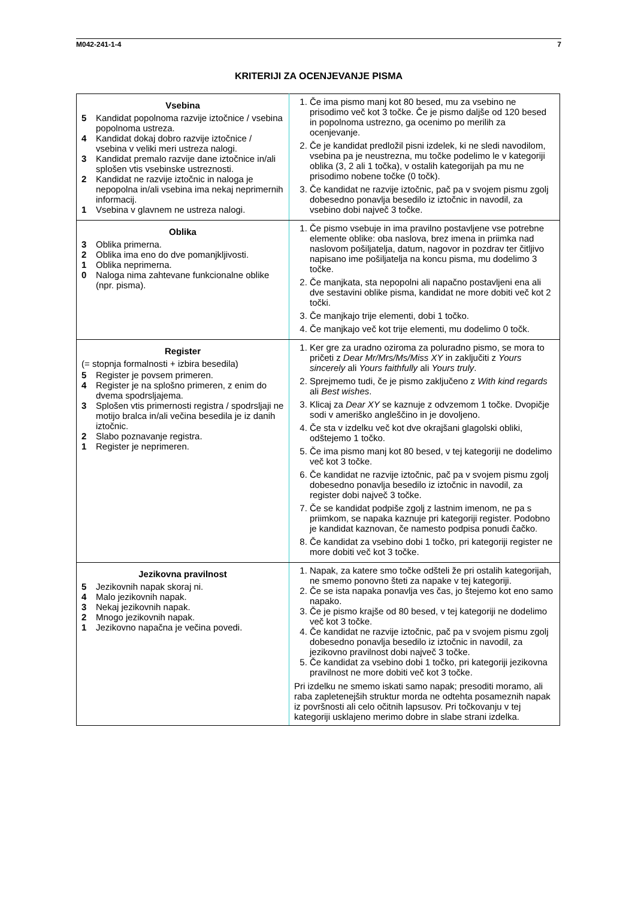M042-241-1-4 7
KRITERIJI ZA OCENJEVANJE PISMA
| Vsebina 5 Kandidat popolnoma razvije iztočnice / vsebina popolnoma ustreza. 4 Kandidat dokaj dobro razvije iztočnice / vsebina v veliki meri ustreza nalogi. 3 Kandidat premalo razvije dane iztočnice in/ali splošen vtis vsebinske ustreznosti. 2 Kandidat ne razvije iztočnic in naloga je nepopolna in/ali vsebina ima nekaj neprimernih informacij. 1 Vsebina v glavnem ne ustreza nalogi. | 1. Če ima pismo manj kot 80 besed, mu za vsebino ne prisodimo več kot 3 točke. Če je pismo daljše od 120 besed in popolnoma ustrezno, ga ocenimo po merilih za ocenjevanje. 2. Če je kandidat predložil pisni izdelek, ki ne sledi navodilom, vsebina pa je neustrezna, mu točke podelimo le v kategoriji oblika (3, 2 ali 1 točka), v ostalih kategorijah pa mu ne prisodimo nobene točke (0 točk). 3. Če kandidat ne razvije iztočnic, pač pa v svojem pismu zgolj dobesedno ponavlja besedilo iz iztočnic in navodil, za vsebino dobi največ 3 točke. |
| Oblika 3 Oblika primerna. 2 Oblika ima eno do dve pomanjkljivosti. 1 Oblika neprimerna. 0 Naloga nima zahtevane funkcionalne oblike (npr. pisma). | 1. Če pismo vsebuje in ima pravilno postavljene vse potrebne elemente oblike: oba naslova, brez imena in priimka nad naslovom pošiljatelja, datum, nagovor in pozdrav ter čitljivo napisano ime pošiljatelja na koncu pisma, mu dodelimo 3 točke. 2. Če manjkata, sta nepopolni ali napačno postavljeni ena ali dve sestavini oblike pisma, kandidat ne more dobiti več kot 2 točki. 3. Če manjkajo trije elementi, dobi 1 točko. 4. Če manjkajo več kot trije elementi, mu dodelimo 0 točk. |
| Register (= stopnja formalnosti + izbira besedila) 5 Register je povsem primeren. 4 Register je na splošno primeren, z enim do dvema spodrsljajema. 3 Splošen vtis primernosti registra / spodrsljaji ne motijo bralca in/ali večina besedila je iz danih iztočnic. 2 Slabo poznavanje registra. 1 Register je neprimeren. | 1. Ker gre za uradno oziroma za poluradno pismo, se mora to pričeti z Dear Mr/Mrs/Ms/Miss XY in zaključiti z Yours sincerely ali Yours faithfully ali Yours truly . 2. Sprejmemo tudi, če je pismo zaključeno z With kind regards ali Best wishes . 3. Klicaj za Dear XY se kaznuje z odvzemom 1 točke. Dvopičje sodi v ameriško angleščino in je dovoljeno. 4. Če sta v izdelku več kot dve okrajšani glagolski obliki, odštejemo 1 točko. 5. Če ima pismo manj kot 80 besed, v tej kategoriji ne dodelimo več kot 3 točke. 6. Če kandidat ne razvije iztočnic, pač pa v svojem pismu zgolj dobesedno ponavlja besedilo iz iztočnic in navodil, za register dobi največ 3 točke. 7. Če se kandidat podpiše zgolj z lastnim imenom, ne pa s priimkom, se napaka kaznuje pri kategoriji register. Podobno je kandidat kaznovan, če namesto podpisa ponudi čačko. 8. Če kandidat za vsebino dobi 1 točko, pri kategoriji register ne more dobiti več kot 3 točke. |
| Jezikovna pravilnost 5 Jezikovnih napak skoraj ni. 4 Malo jezikovnih napak. 3 Nekaj jezikovnih napak. 2 Mnogo jezikovnih napak. 1 Jezikovno napačna je večina povedi. | 1. Napak, za katere smo točke odšteli že pri ostalih kategorijah, ne smemo ponovno šteti za napake v tej kategoriji. 2. Če se ista napaka ponavlja ves čas, jo štejemo kot eno samo napako. 3. Če je pismo krajše od 80 besed, v tej kategoriji ne dodelimo več kot 3 točke. 4. Če kandidat ne razvije iztočnic, pač pa v svojem pismu zgolj dobesedno ponavlja besedilo iz iztočnic in navodil, za jezikovno pravilnost dobi največ 3 točke. 5. Če kandidat za vsebino dobi 1 točko, pri kategoriji jezikovna pravilnost ne more dobiti več kot 3 točke. Pri izdelku ne smemo iskati samo napak; presoditi moramo, ali raba zapletenejših struktur morda ne odtehta posameznih napak iz površnosti ali celo očitnih lapsusov. Pri točkovanju v tej kategoriji usklajeno merimo dobre in slabe strani izdelka. |